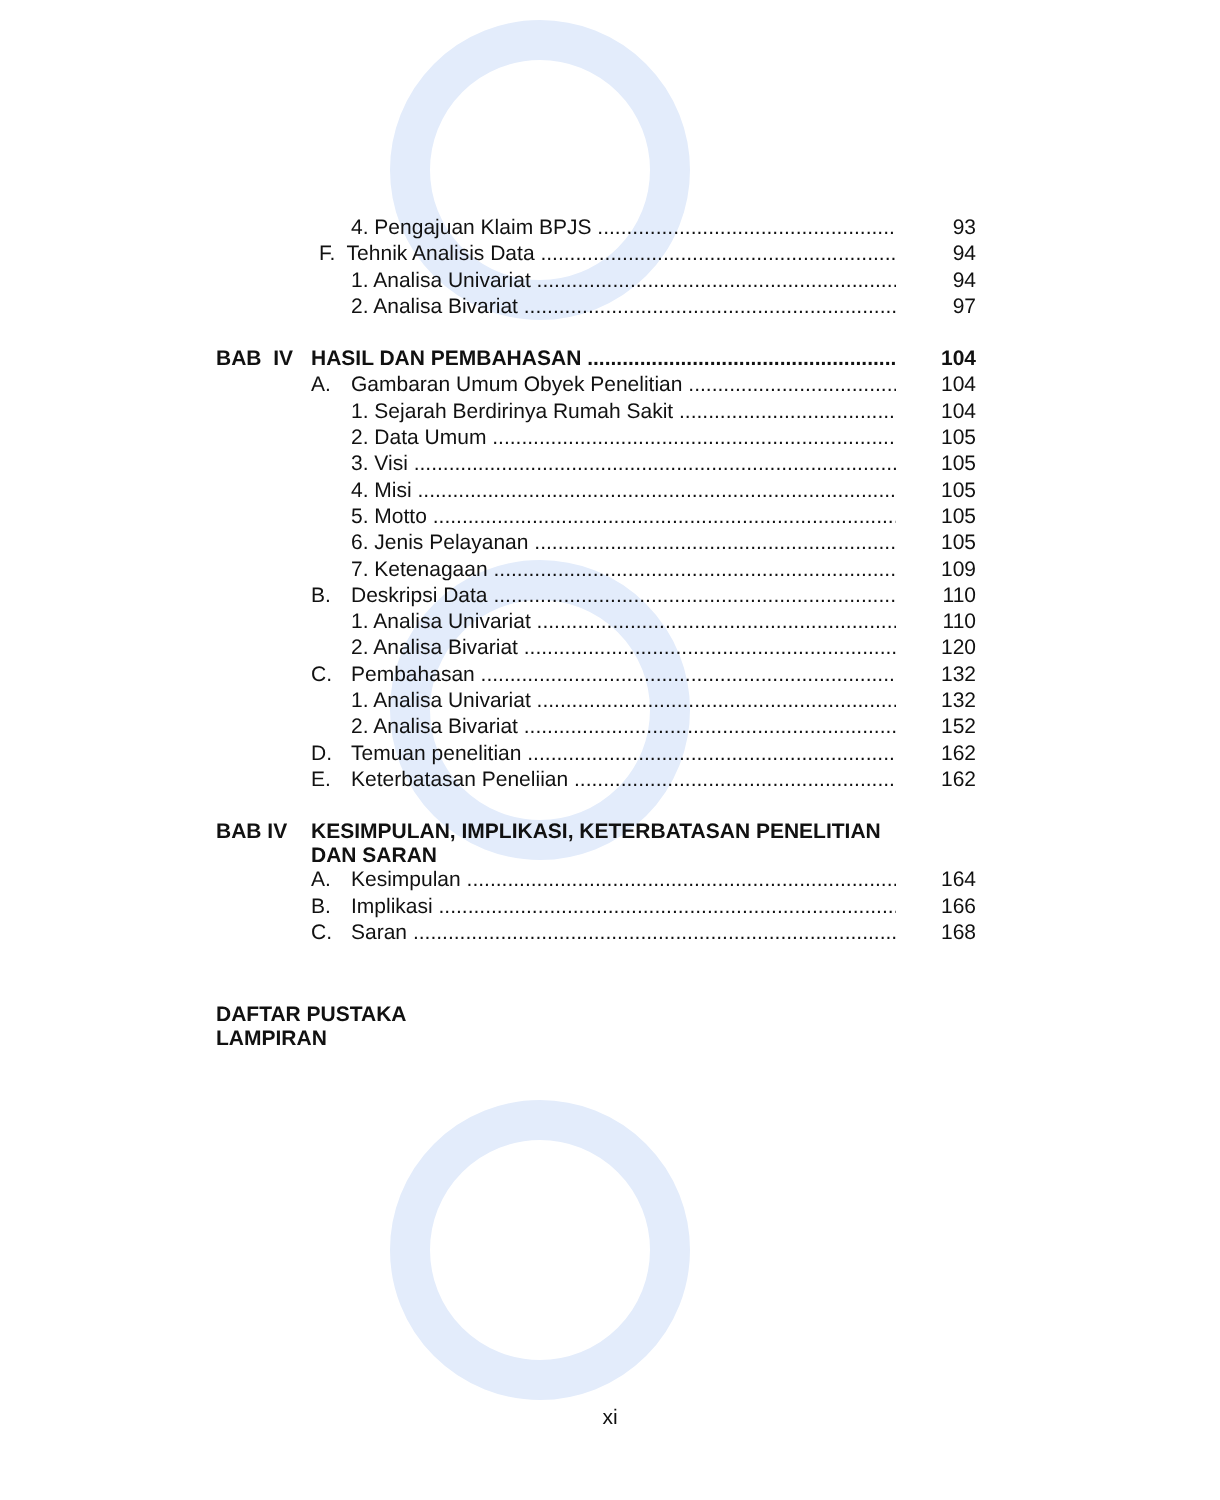4. Pengajuan Klaim BPJS 93
F. Tehnik Analisis Data 94
1. Analisa Univariat 94
2. Analisa Bivariat 97
BAB IV HASIL DAN PEMBAHASAN 104
A. Gambaran Umum Obyek Penelitian 104
1. Sejarah Berdirinya Rumah Sakit 104
2. Data Umum 105
3. Visi 105
4. Misi 105
5. Motto 105
6. Jenis Pelayanan 105
7. Ketenagaan 109
B. Deskripsi Data 110
1. Analisa Univariat 110
2. Analisa Bivariat 120
C. Pembahasan 132
1. Analisa Univariat 132
2. Analisa Bivariat 152
D. Temuan penelitian 162
E. Keterbatasan Peneliian 162
BAB IV KESIMPULAN, IMPLIKASI, KETERBATASAN PENELITIAN
DAN SARAN
A. Kesimpulan 164
B. Implikasi 166
C. Saran 168
DAFTAR PUSTAKA
LAMPIRAN
xi